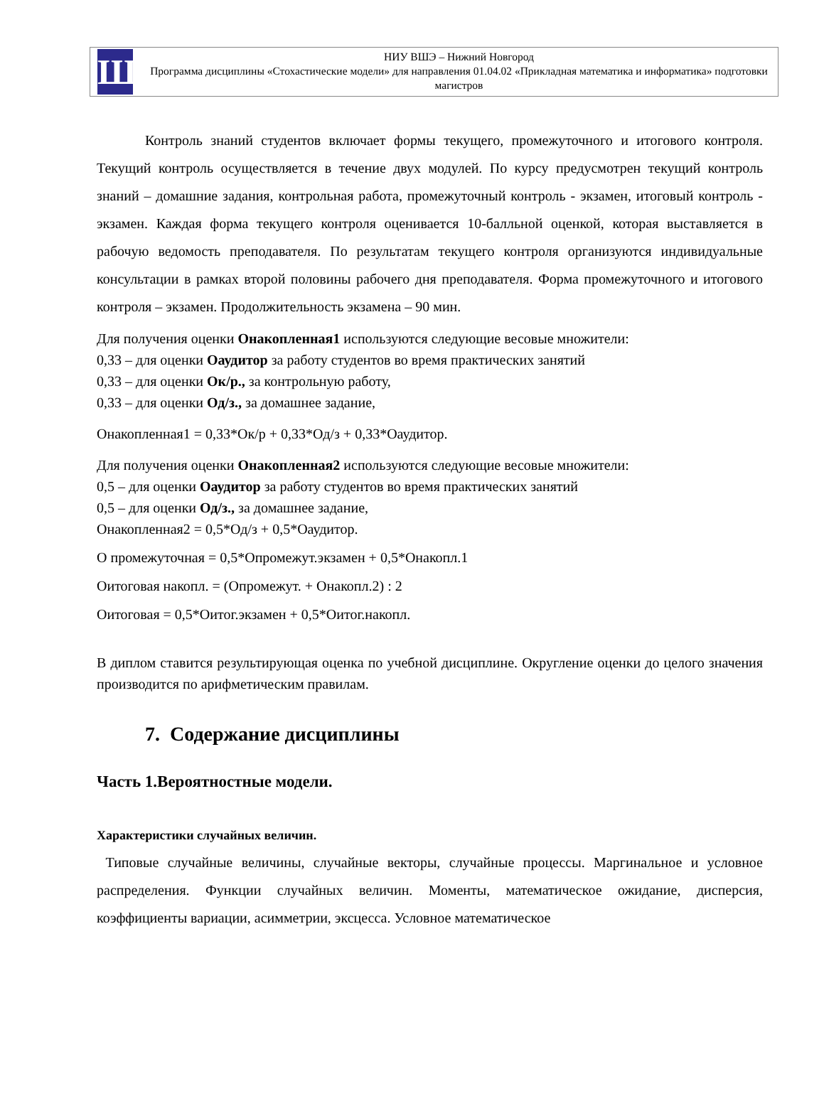Ш
НИУ ВШЭ – Нижний Новгород
Программа дисциплины «Стохастические модели» для направления 01.04.02 «Прикладная математика и информатика» подготовки магистров
Контроль знаний студентов включает формы текущего, промежуточного и итогового контроля. Текущий контроль осуществляется в течение двух модулей. По курсу предусмотрен текущий контроль знаний – домашние задания, контрольная работа, промежуточный контроль - экзамен, итоговый контроль - экзамен. Каждая форма текущего контроля оценивается 10-балльной оценкой, которая выставляется в рабочую ведомость преподавателя. По результатам текущего контроля организуются индивидуальные консультации в рамках второй половины рабочего дня преподавателя. Форма промежуточного и итогового контроля – экзамен. Продолжительность экзамена – 90 мин.
Для получения оценки Онакопленная1 используются следующие весовые множители:
0,33 – для оценки Оаудитор за работу студентов во время практических занятий
0,33 – для оценки Ок/р., за контрольную работу,
0,33 – для оценки Од/з., за домашнее задание,
Онакопленная1 = 0,33*Ок/р + 0,33*Од/з + 0,33*Оаудитор.
Для получения оценки Онакопленная2 используются следующие весовые множители:
0,5 – для оценки Оаудитор за работу студентов во время практических занятий
0,5 – для оценки Од/з., за домашнее задание,
Онакопленная2 = 0,5*Од/з + 0,5*Оаудитор.
О промежуточная = 0,5*Опромежут.экзамен + 0,5*Онакопл.1
Оитоговая накопл. = (Опромежут. + Онакопл.2) : 2
Оитоговая = 0,5*Оитог.экзамен + 0,5*Оитог.накопл.
В диплом ставится результирующая оценка по учебной дисциплине. Округление оценки до целого значения производится по арифметическим правилам.
7. Содержание дисциплины
Часть 1.Вероятностные модели.
Характеристики случайных величин.
Типовые случайные величины, случайные векторы, случайные процессы. Маргинальное и условное распределения. Функции случайных величин. Моменты, математическое ожидание, дисперсия, коэффициенты вариации, асимметрии, эксцесса. Условное математическое